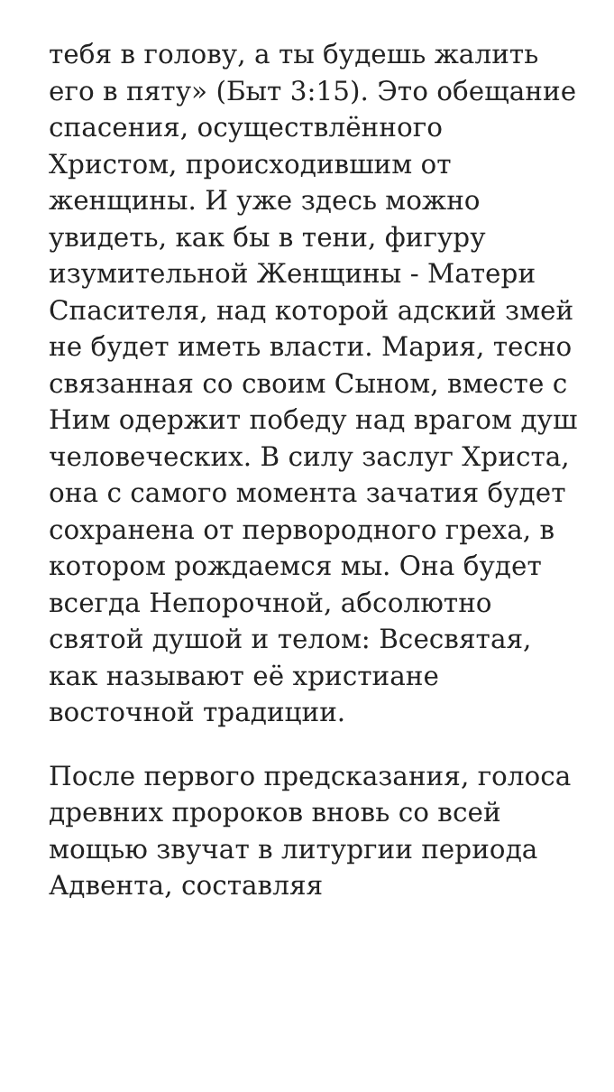тебя в голову, а ты будешь жалить его в пяту» (Быт 3:15). Это обещание спасения, осуществлённого Христом, происходившим от женщины. И уже здесь можно увидеть, как бы в тени, фигуру изумительной Женщины - Матери Спасителя, над которой адский змей не будет иметь власти. Мария, тесно связанная со своим Сыном, вместе с Ним одержит победу над врагом душ человеческих. В силу заслуг Христа, она с самого момента зачатия будет сохранена от первородного греха, в котором рождаемся мы. Она будет всегда Непорочной, абсолютно святой душой и телом: Всесвятая, как называют её христиане восточной традиции.
После первого предсказания, голоса древних пророков вновь со всей мощью звучат в литургии периода Адвента, составляя